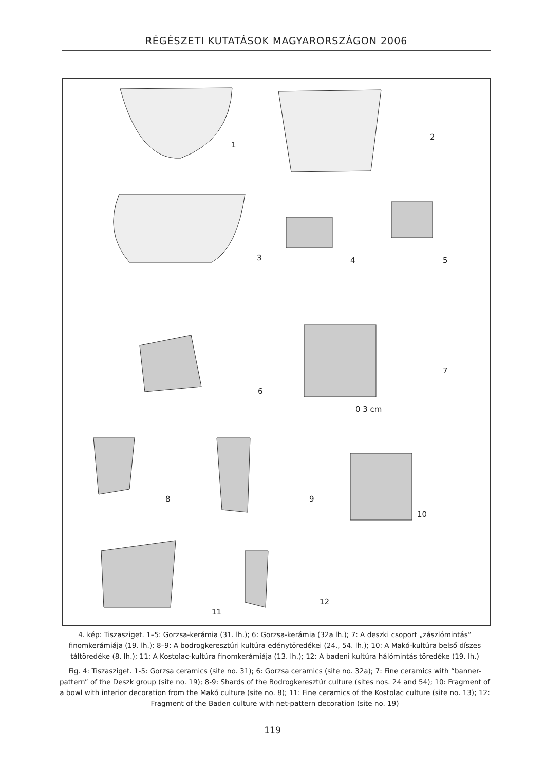RÉGÉSZETI KUTATÁSOK MAGYARORSZÁGON 2006
1
2
3 4 5
6
7
8 9
10
11
12
0 3 cm
4. kép: Tiszasziget. 1–5: Gorzsa-kerámia (31. lh.); 6: Gorzsa-kerámia (32a lh.); 7: A deszki csoport „zászlómintás” finomkerámiája (19. lh.); 8–9: A bodrogkeresztúri kultúra edénytöredékei (24., 54. lh.); 10: A Makó-kultúra belső díszes táltöredéke (8. lh.); 11: A Kostolac-kultúra finomkerámiája (13. lh.); 12: A badeni kultúra hálómintás töredéke (19. lh.)
Fig. 4: Tiszasziget. 1-5: Gorzsa ceramics (site no. 31); 6: Gorzsa ceramics (site no. 32a); 7: Fine ceramics with “banner-pattern” of the Deszk group (site no. 19); 8-9: Shards of the Bodrogkeresztúr culture (sites nos. 24 and 54); 10: Fragment of a bowl with interior decoration from the Makó culture (site no. 8); 11: Fine ceramics of the Kostolac culture (site no. 13); 12: Fragment of the Baden culture with net-pattern decoration (site no. 19)
119